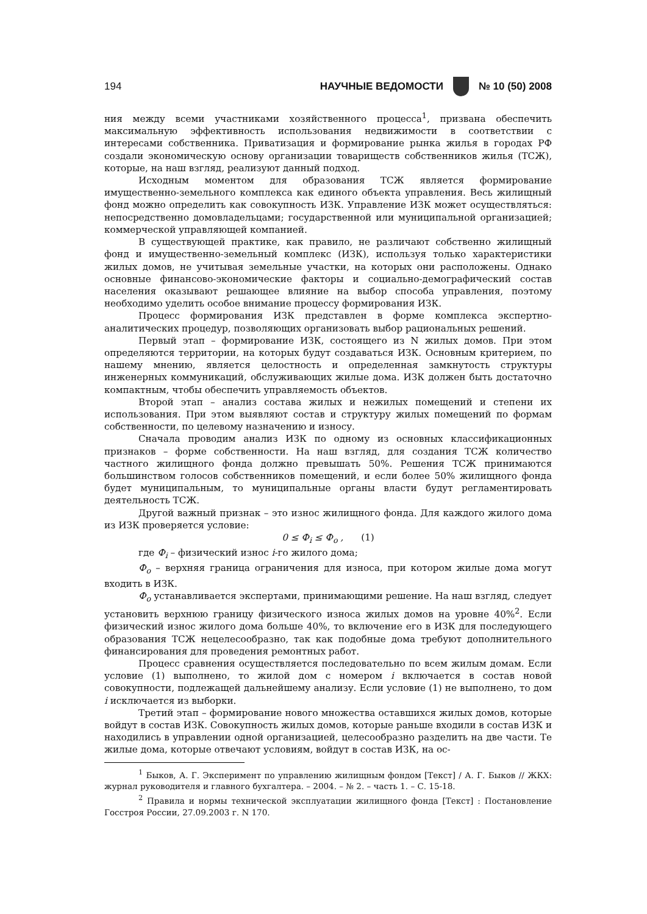194 НАУЧНЫЕ ВЕДОМОСТИ № 10 (50) 2008
ния между всеми участниками хозяйственного процесса<sup>1</sup>, призвана обеспечить максимальную эффективность использования недвижимости в соответствии с интересами собственника. Приватизация и формирование рынка жилья в городах РФ создали экономическую основу организации товариществ собственников жилья (ТСЖ), которые, на наш взгляд, реализуют данный подход.
Исходным моментом для образования ТСЖ является формирование имущественно-земельного комплекса как единого объекта управления. Весь жилищный фонд можно определить как совокупность ИЗК. Управление ИЗК может осуществляться: непосредственно домовладельцами; государственной или муниципальной организацией; коммерческой управляющей компанией.
В существующей практике, как правило, не различают собственно жилищный фонд и имущественно-земельный комплекс (ИЗК), используя только характеристики жилых домов, не учитывая земельные участки, на которых они расположены. Однако основные финансово-экономические факторы и социально-демографический состав населения оказывают решающее влияние на выбор способа управления, поэтому необходимо уделить особое внимание процессу формирования ИЗК.
Процесс формирования ИЗК представлен в форме комплекса экспертно-аналитических процедур, позволяющих организовать выбор рациональных решений.
Первый этап – формирование ИЗК, состоящего из N жилых домов. При этом определяются территории, на которых будут создаваться ИЗК. Основным критерием, по нашему мнению, является целостность и определенная замкнутость структуры инженерных коммуникаций, обслуживающих жилые дома. ИЗК должен быть достаточно компактным, чтобы обеспечить управляемость объектов.
Второй этап – анализ состава жилых и нежилых помещений и степени их использования. При этом выявляют состав и структуру жилых помещений по формам собственности, по целевому назначению и износу.
Сначала проводим анализ ИЗК по одному из основных классификационных признаков – форме собственности. На наш взгляд, для создания ТСЖ количество частного жилищного фонда должно превышать 50%. Решения ТСЖ принимаются большинством голосов собственников помещений, и если более 50% жилищного фонда будет муниципальным, то муниципальные органы власти будут регламентировать деятельность ТСЖ.
Другой важный признак – это износ жилищного фонда. Для каждого жилого дома из ИЗК проверяется условие:
0 ≤ Ф<sub>i</sub> ≤ Ф<sub>o</sub> , (1)
где Ф<sub>i</sub> – физический износ i-го жилого дома;
Ф<sub>o</sub> – верхняя граница ограничения для износа, при котором жилые дома могут входить в ИЗК.
Ф<sub>o</sub> устанавливается экспертами, принимающими решение. На наш взгляд, следует установить верхнюю границу физического износа жилых домов на уровне 40%<sup>2</sup>. Если физический износ жилого дома больше 40%, то включение его в ИЗК для последующего образования ТСЖ нецелесообразно, так как подобные дома требуют дополнительного финансирования для проведения ремонтных работ.
Процесс сравнения осуществляется последовательно по всем жилым домам. Если условие (1) выполнено, то жилой дом с номером i включается в состав новой совокупности, подлежащей дальнейшему анализу. Если условие (1) не выполнено, то дом i исключается из выборки.
Третий этап – формирование нового множества оставшихся жилых домов, которые войдут в состав ИЗК. Совокупность жилых домов, которые раньше входили в состав ИЗК и находились в управлении одной организацией, целесообразно разделить на две части. Те жилые дома, которые отвечают условиям, войдут в состав ИЗК, на ос-
<sup>1</sup> Быков, А. Г. Эксперимент по управлению жилищным фондом [Текст] / А. Г. Быков // ЖКХ: журнал руководителя и главного бухгалтера. – 2004. – № 2. – часть 1. – С. 15-18.
<sup>2</sup> Правила и нормы технической эксплуатации жилищного фонда [Текст] : Постановление Госстроя России, 27.09.2003 г. N 170.